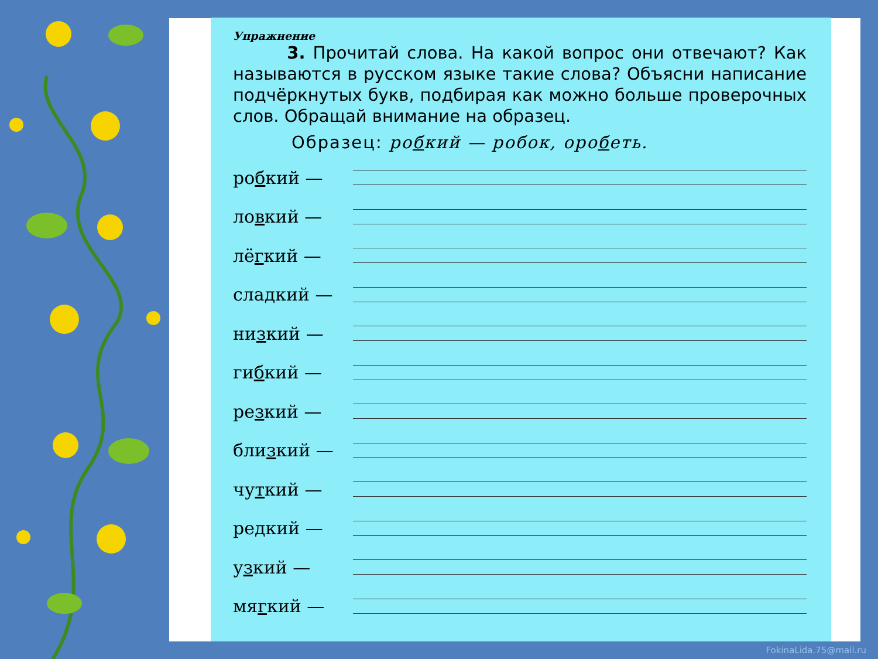Упражнение
3. Прочитай слова. На какой вопрос они отвечают? Как называются в русском языке такие слова? Объясни написание подчёркнутых букв, подбирая как можно больше проверочных слов. Обращай внимание на образец.
Образец: робкий — робок, оробеть.
робкий —
ловкий —
лёгкий —
сладкий —
низкий —
гибкий —
резкий —
близкий —
чуткий —
редкий —
узкий —
мягкий —
FokinaLida.75@mail.ru